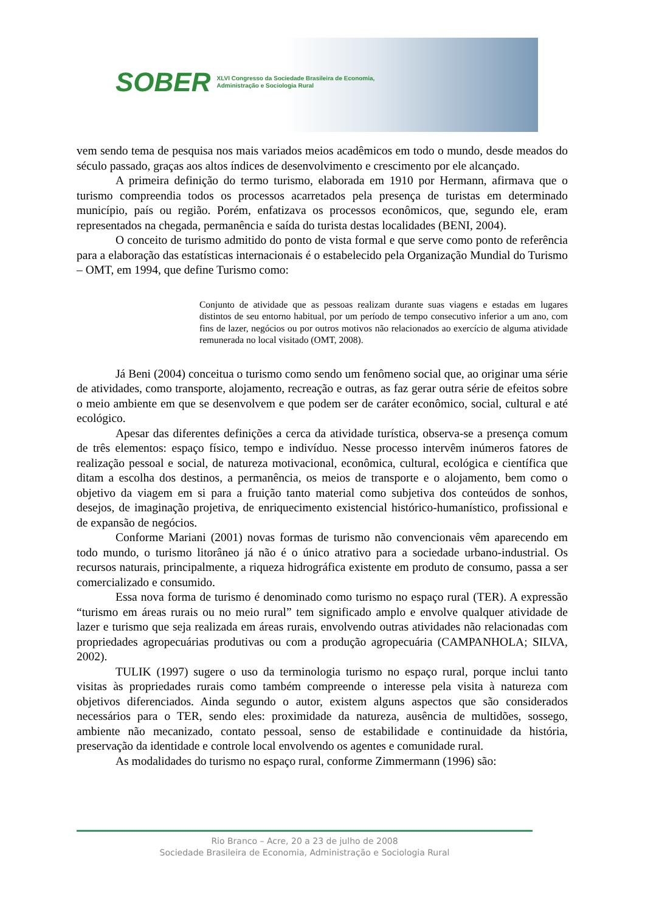SOBER XLVI Congresso da Sociedade Brasileira de Economia,
Administração e Sociologia Rural
vem sendo tema de pesquisa nos mais variados meios acadêmicos em todo o mundo, desde meados do século passado, graças aos altos índices de desenvolvimento e crescimento por ele alcançado.
A primeira definição do termo turismo, elaborada em 1910 por Hermann, afirmava que o turismo compreendia todos os processos acarretados pela presença de turistas em determinado município, país ou região. Porém, enfatizava os processos econômicos, que, segundo ele, eram representados na chegada, permanência e saída do turista destas localidades (BENI, 2004).
O conceito de turismo admitido do ponto de vista formal e que serve como ponto de referência para a elaboração das estatísticas internacionais é o estabelecido pela Organização Mundial do Turismo – OMT, em 1994, que define Turismo como:
Conjunto de atividade que as pessoas realizam durante suas viagens e estadas em lugares distintos de seu entorno habitual, por um período de tempo consecutivo inferior a um ano, com fins de lazer, negócios ou por outros motivos não relacionados ao exercício de alguma atividade remunerada no local visitado (OMT, 2008).
Já Beni (2004) conceitua o turismo como sendo um fenômeno social que, ao originar uma série de atividades, como transporte, alojamento, recreação e outras, as faz gerar outra série de efeitos sobre o meio ambiente em que se desenvolvem e que podem ser de caráter econômico, social, cultural e até ecológico.
Apesar das diferentes definições a cerca da atividade turística, observa-se a presença comum de três elementos: espaço físico, tempo e indivíduo. Nesse processo intervêm inúmeros fatores de realização pessoal e social, de natureza motivacional, econômica, cultural, ecológica e científica que ditam a escolha dos destinos, a permanência, os meios de transporte e o alojamento, bem como o objetivo da viagem em si para a fruição tanto material como subjetiva dos conteúdos de sonhos, desejos, de imaginação projetiva, de enriquecimento existencial histórico-humanístico, profissional e de expansão de negócios.
Conforme Mariani (2001) novas formas de turismo não convencionais vêm aparecendo em todo mundo, o turismo litorâneo já não é o único atrativo para a sociedade urbano-industrial. Os recursos naturais, principalmente, a riqueza hidrográfica existente em produto de consumo, passa a ser comercializado e consumido.
Essa nova forma de turismo é denominado como turismo no espaço rural (TER). A expressão “turismo em áreas rurais ou no meio rural” tem significado amplo e envolve qualquer atividade de lazer e turismo que seja realizada em áreas rurais, envolvendo outras atividades não relacionadas com propriedades agropecuárias produtivas ou com a produção agropecuária (CAMPANHOLA; SILVA, 2002).
TULIK (1997) sugere o uso da terminologia turismo no espaço rural, porque inclui tanto visitas às propriedades rurais como também compreende o interesse pela visita à natureza com objetivos diferenciados. Ainda segundo o autor, existem alguns aspectos que são considerados necessários para o TER, sendo eles: proximidade da natureza, ausência de multidões, sossego, ambiente não mecanizado, contato pessoal, senso de estabilidade e continuidade da história, preservação da identidade e controle local envolvendo os agentes e comunidade rural.
As modalidades do turismo no espaço rural, conforme Zimmermann (1996) são:
Rio Branco – Acre, 20 a 23 de julho de 2008
Sociedade Brasileira de Economia, Administração e Sociologia Rural